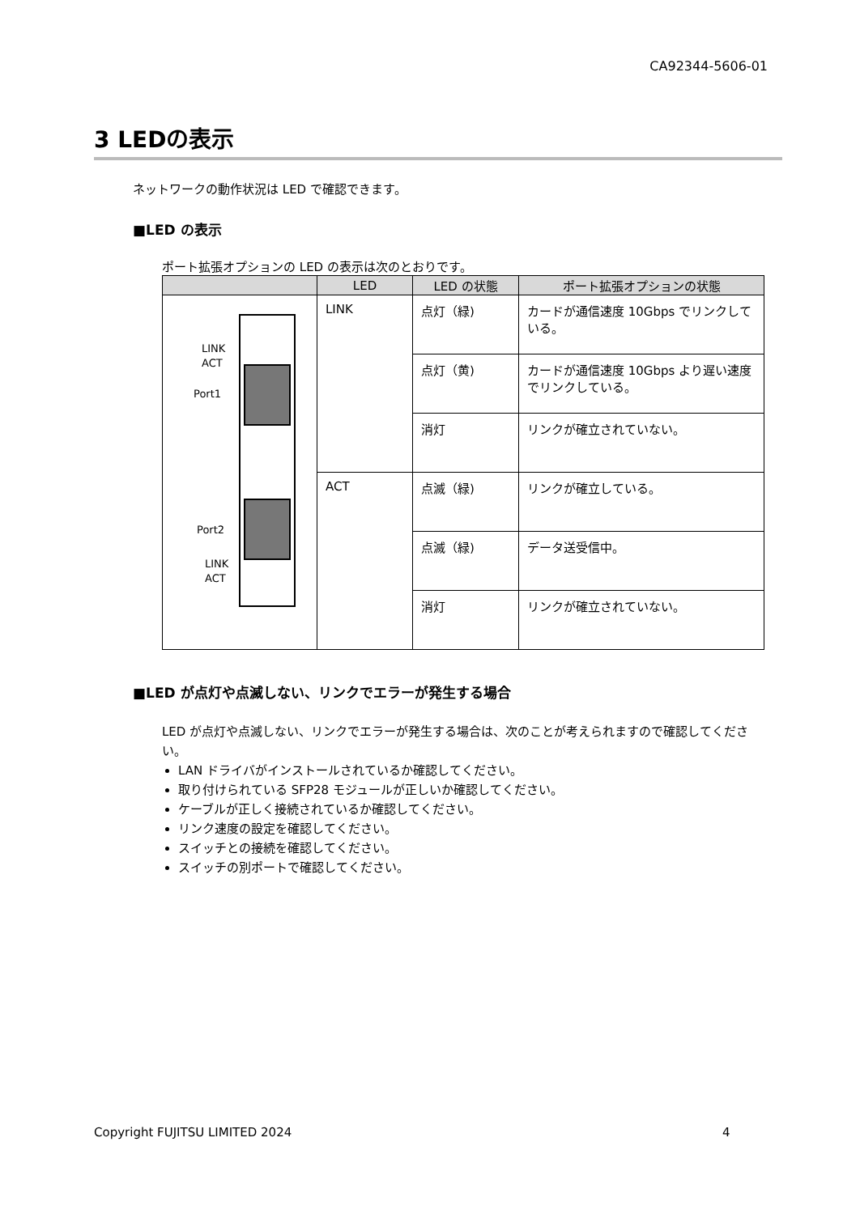CA92344-5606-01
3 LEDの表示
ネットワークの動作状況は LED で確認できます。
■LED の表示
ポート拡張オプションの LED の表示は次のとおりです。
| | LED | LED の状態 | ポート拡張オプションの状態 |
| --- | --- | --- | --- |
| LINK ACT Port1 Port2 LINK ACT | LINK | 点灯（緑) | カードが通信速度 10Gbps でリンクしている。 |
| | | 点灯（黄) | カードが通信速度 10Gbps より遅い速度でリンクしている。 |
| | | 消灯 | リンクが確立されていない。 |
| | ACT | 点滅（緑) | リンクが確立している。 |
| | | 点滅（緑) | データ送受信中。 |
| | | 消灯 | リンクが確立されていない。 |
■LED が点灯や点滅しない、リンクでエラーが発生する場合
LED が点灯や点滅しない、リンクでエラーが発生する場合は、次のことが考えられますので確認してください。
LAN ドライバがインストールされているか確認してください。
取り付けられている SFP28 モジュールが正しいか確認してください。
ケーブルが正しく接続されているか確認してください。
リンク速度の設定を確認してください。
スイッチとの接続を確認してください。
スイッチの別ポートで確認してください。
Copyright FUJITSU LIMITED 2024 4